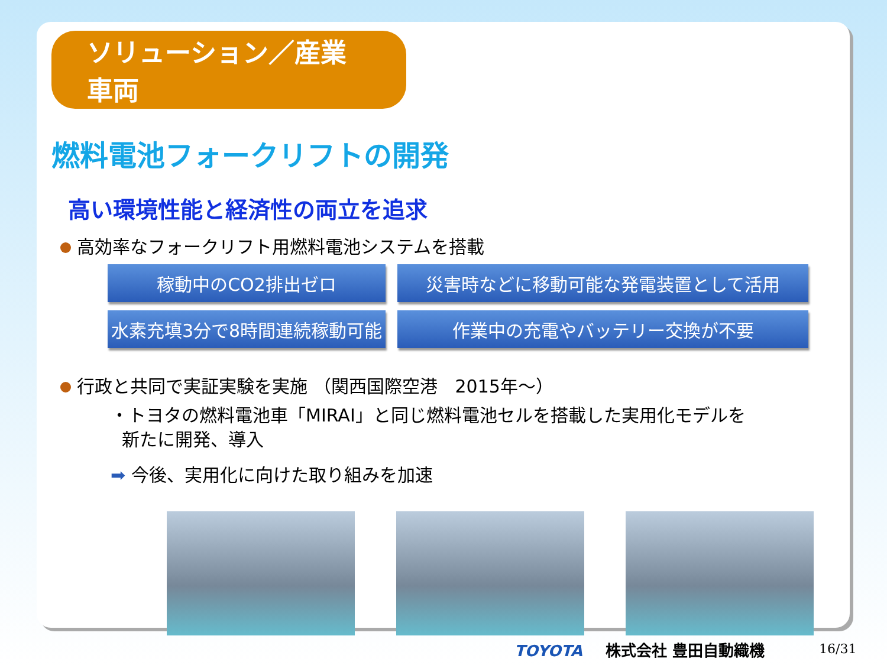ソリューション／産業車両
燃料電池フォークリフトの開発
高い環境性能と経済性の両立を追求
高効率なフォークリフト用燃料電池システムを搭載
稼動中のCO2排出ゼロ
災害時などに移動可能な発電装置として活用
水素充填3分で8時間連続稼動可能
作業中の充電やバッテリー交換が不要
行政と共同で実証実験を実施 （関西国際空港　2015年～）
・トヨタの燃料電池車「MIRAI」と同じ燃料電池セルを搭載した実用化モデルを
新たに開発、導入
➡ 今後、実用化に向けた取り組みを加速
TOYOTA 株式会社 豊田自動織機 16/31